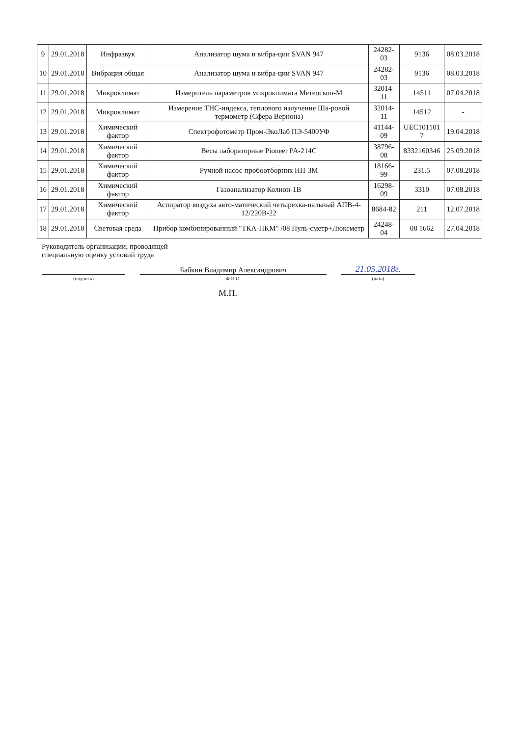| 9 | 29.01.2018 | Инфразвук | Анализатор шума и вибра-ции SVAN 947 | 24282-03 | 9136 | 08.03.2018 |
| 10 | 29.01.2018 | Вибрация общая | Анализатор шума и вибра-ции SVAN 947 | 24282-03 | 9136 | 08.03.2018 |
| 11 | 29.01.2018 | Микроклимат | Измеритель параметров микроклимата Метеоскоп-М | 32014-11 | 14511 | 07.04.2018 |
| 12 | 29.01.2018 | Микроклимат | Измерение ТНС-индекса, теплового излучения Ша-ровой термометр (Сфера Вернона) | 32014-11 | 14512 | - |
| 13 | 29.01.2018 | Химический фактор | Спектрофотометр Пром-ЭкоЛаб ПЭ-5400УФ | 41144-09 | UEC101101 7 | 19.04.2018 |
| 14 | 29.01.2018 | Химический фактор | Весы лабораторные Pioneer PA-214C | 38796-08 | 8332160346 | 25.09.2018 |
| 15 | 29.01.2018 | Химический фактор | Ручной насос-пробоотборник НП-3М | 18166-99 | 231.5 | 07.08.2018 |
| 16 | 29.01.2018 | Химический фактор | Газоанализатор Колион-1В | 16298-09 | 3310 | 07.08.2018 |
| 17 | 29.01.2018 | Химический фактор | Аспиратор воздуха авто-матический четырехка-нальный АПВ-4-12/220В-22 | 8684-82 | 211 | 12.07.2018 |
| 18 | 29.01.2018 | Световая среда | Прибор комбинированный "ТКА-ПКМ" /08 Пуль-сметр+Люксметр | 24248-04 | 08 1662 | 27.04.2018 |
Руководитель организации, проводящей
специальную оценку условий труда
(подпись)
Бабкин Владимир Александрович
Ф.И.О.
21.05.2018г.
(дата)
М.П.